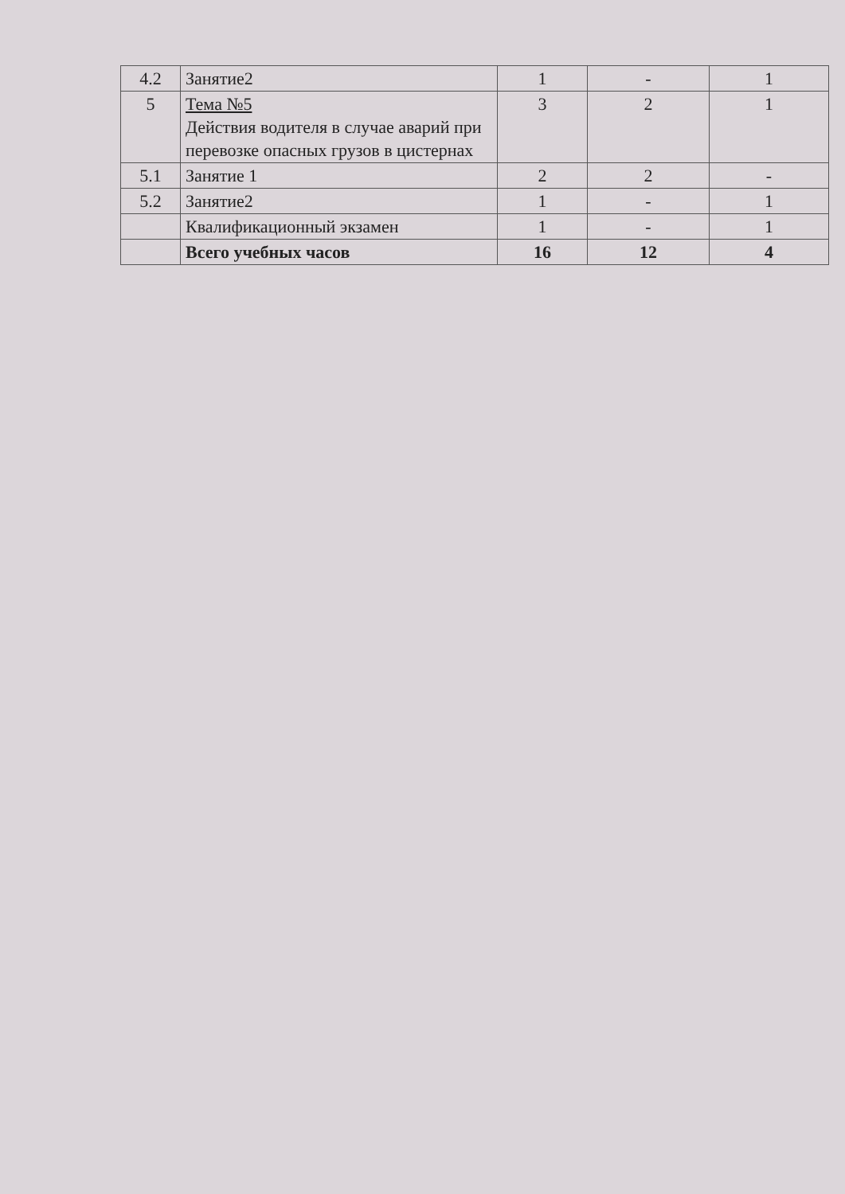| 4.2 | Занятие2 | 1 | - | 1 |
| 5 | Тема №5 Действия водителя в случае аварий при перевозке опасных грузов в цистернах | 3 | 2 | 1 |
| 5.1 | Занятие 1 | 2 | 2 | - |
| 5.2 | Занятие2 | 1 | - | 1 |
| | Квалификационный экзамен | 1 | - | 1 |
| | Всего учебных часов | 16 | 12 | 4 |